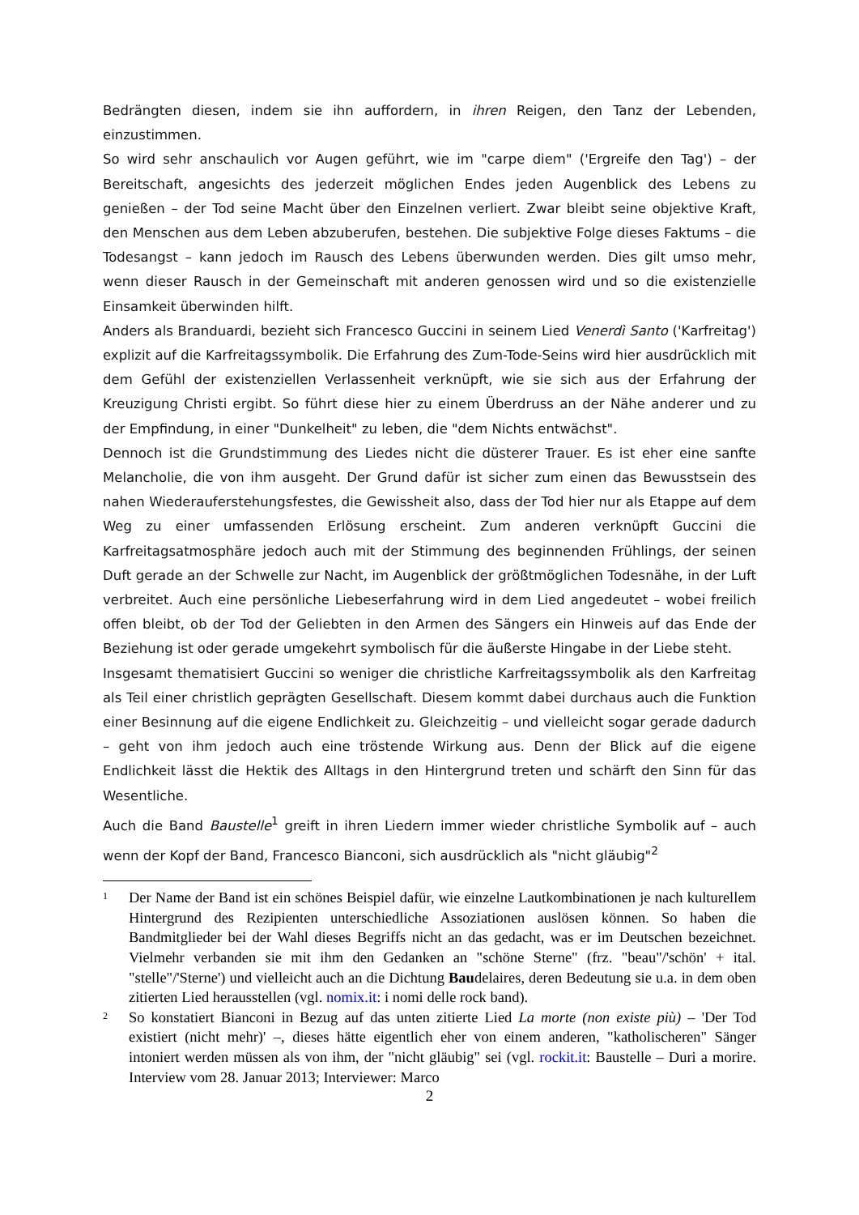Bedrängten diesen, indem sie ihn auffordern, in ihren Reigen, den Tanz der Lebenden, einzustimmen.
So wird sehr anschaulich vor Augen geführt, wie im "carpe diem" ('Ergreife den Tag') – der Bereitschaft, angesichts des jederzeit möglichen Endes jeden Augenblick des Lebens zu genießen – der Tod seine Macht über den Einzelnen verliert. Zwar bleibt seine objektive Kraft, den Menschen aus dem Leben abzuberufen, bestehen. Die subjektive Folge dieses Faktums – die Todesangst – kann jedoch im Rausch des Lebens überwunden werden. Dies gilt umso mehr, wenn dieser Rausch in der Gemeinschaft mit anderen genossen wird und so die existenzielle Einsamkeit überwinden hilft.
Anders als Branduardi, bezieht sich Francesco Guccini in seinem Lied Venerdì Santo ('Karfreitag') explizit auf die Karfreitagssymbolik. Die Erfahrung des Zum-Tode-Seins wird hier ausdrücklich mit dem Gefühl der existenziellen Verlassenheit verknüpft, wie sie sich aus der Erfahrung der Kreuzigung Christi ergibt. So führt diese hier zu einem Überdruss an der Nähe anderer und zu der Empfindung, in einer "Dunkelheit" zu leben, die "dem Nichts entwächst".
Dennoch ist die Grundstimmung des Liedes nicht die düsterer Trauer. Es ist eher eine sanfte Melancholie, die von ihm ausgeht. Der Grund dafür ist sicher zum einen das Bewusstsein des nahen Wiederauferstehungsfestes, die Gewissheit also, dass der Tod hier nur als Etappe auf dem Weg zu einer umfassenden Erlösung erscheint. Zum anderen verknüpft Guccini die Karfreitagsatmosphäre jedoch auch mit der Stimmung des beginnenden Frühlings, der seinen Duft gerade an der Schwelle zur Nacht, im Augenblick der größtmöglichen Todesnähe, in der Luft verbreitet. Auch eine persönliche Liebeserfahrung wird in dem Lied angedeutet – wobei freilich offen bleibt, ob der Tod der Geliebten in den Armen des Sängers ein Hinweis auf das Ende der Beziehung ist oder gerade umgekehrt symbolisch für die äußerste Hingabe in der Liebe steht.
Insgesamt thematisiert Guccini so weniger die christliche Karfreitagssymbolik als den Karfreitag als Teil einer christlich geprägten Gesellschaft. Diesem kommt dabei durchaus auch die Funktion einer Besinnung auf die eigene Endlichkeit zu. Gleichzeitig – und vielleicht sogar gerade dadurch – geht von ihm jedoch auch eine tröstende Wirkung aus. Denn der Blick auf die eigene Endlichkeit lässt die Hektik des Alltags in den Hintergrund treten und schärft den Sinn für das Wesentliche.
Auch die Band Baustelle<sup>1</sup> greift in ihren Liedern immer wieder christliche Symbolik auf – auch wenn der Kopf der Band, Francesco Bianconi, sich ausdrücklich als "nicht gläubig"<sup>2</sup>
1 Der Name der Band ist ein schönes Beispiel dafür, wie einzelne Lautkombinationen je nach kulturellem Hintergrund des Rezipienten unterschiedliche Assoziationen auslösen können. So haben die Bandmitglieder bei der Wahl dieses Begriffs nicht an das gedacht, was er im Deutschen bezeichnet. Vielmehr verbanden sie mit ihm den Gedanken an "schöne Sterne" (frz. "beau"/'schön' + ital. "stelle"/'Sterne') und vielleicht auch an die Dichtung Baudelaires, deren Bedeutung sie u.a. in dem oben zitierten Lied herausstellen (vgl. nomix.it: i nomi delle rock band).
2 So konstatiert Bianconi in Bezug auf das unten zitierte Lied La morte (non existe più) – 'Der Tod existiert (nicht mehr)' –, dieses hätte eigentlich eher von einem anderen, "katholischeren" Sänger intoniert werden müssen als von ihm, der "nicht gläubig" sei (vgl. rockit.it: Baustelle – Duri a morire. Interview vom 28. Januar 2013; Interviewer: Marco
2